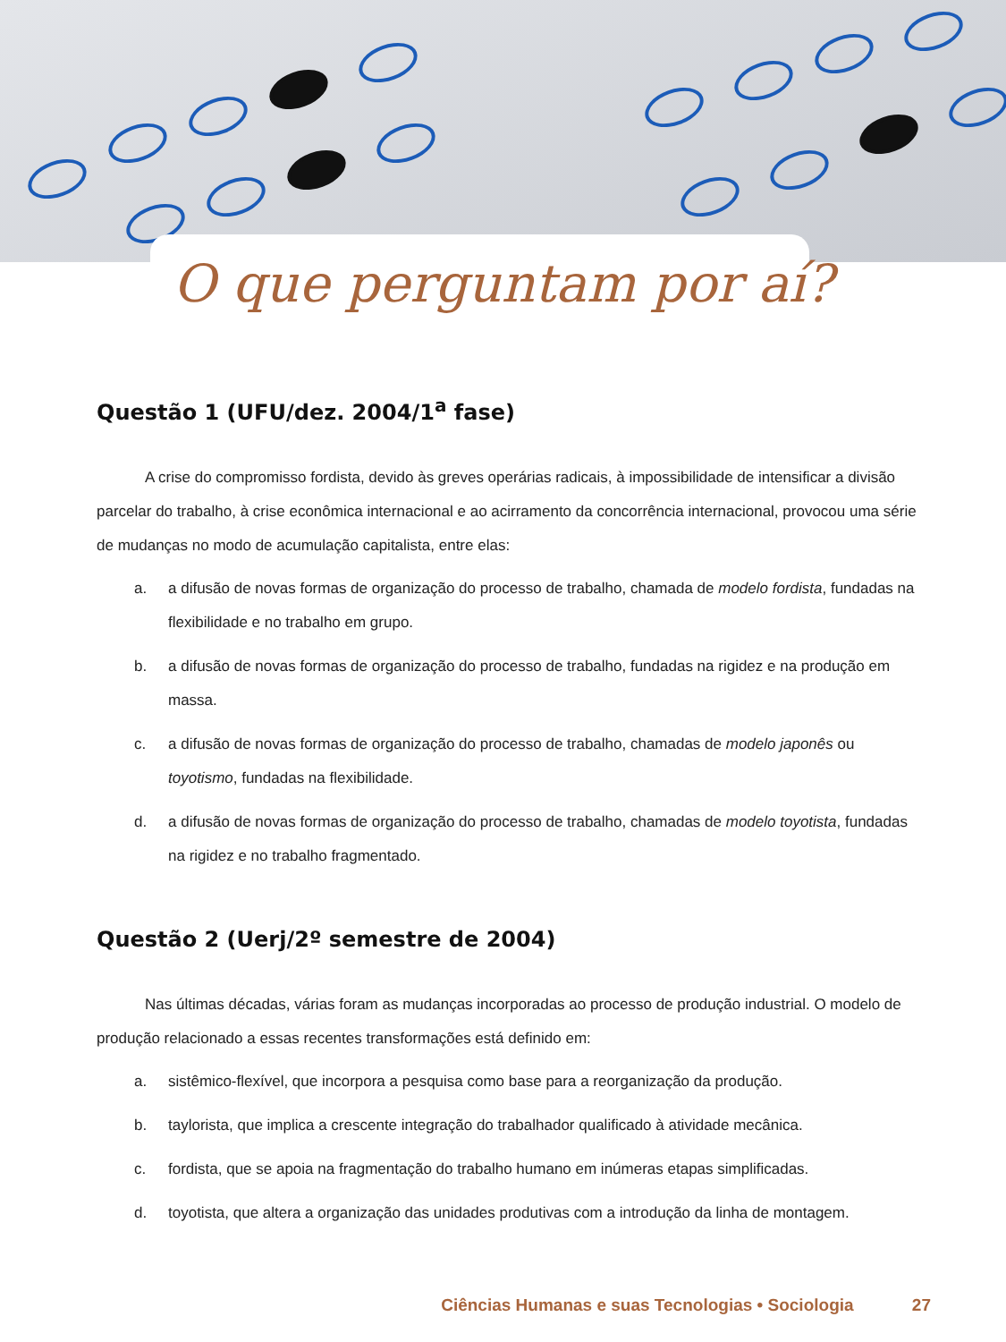O que perguntam por aí?
Questão 1 (UFU/dez. 2004/1<sup>a</sup> fase)
A crise do compromisso fordista, devido às greves operárias radicais, à impossibilidade de intensificar a divisão parcelar do trabalho, à crise econômica internacional e ao acirramento da concorrência internacional, provocou uma série de mudanças no modo de acumulação capitalista, entre elas:
a. a difusão de novas formas de organização do processo de trabalho, chamada de modelo fordista, fundadas na flexibilidade e no trabalho em grupo.
b. a difusão de novas formas de organização do processo de trabalho, fundadas na rigidez e na produção em massa.
c. a difusão de novas formas de organização do processo de trabalho, chamadas de modelo japonês ou toyotismo, fundadas na flexibilidade.
d. a difusão de novas formas de organização do processo de trabalho, chamadas de modelo toyotista, fundadas na rigidez e no trabalho fragmentado.
Questão 2 (Uerj/2º semestre de 2004)
Nas últimas décadas, várias foram as mudanças incorporadas ao processo de produção industrial. O modelo de produção relacionado a essas recentes transformações está definido em:
a. sistêmico-flexível, que incorpora a pesquisa como base para a reorganização da produção.
b. taylorista, que implica a crescente integração do trabalhador qualificado à atividade mecânica.
c. fordista, que se apoia na fragmentação do trabalho humano em inúmeras etapas simplificadas.
d. toyotista, que altera a organização das unidades produtivas com a introdução da linha de montagem.
Ciências Humanas e suas Tecnologias • Sociologia 27